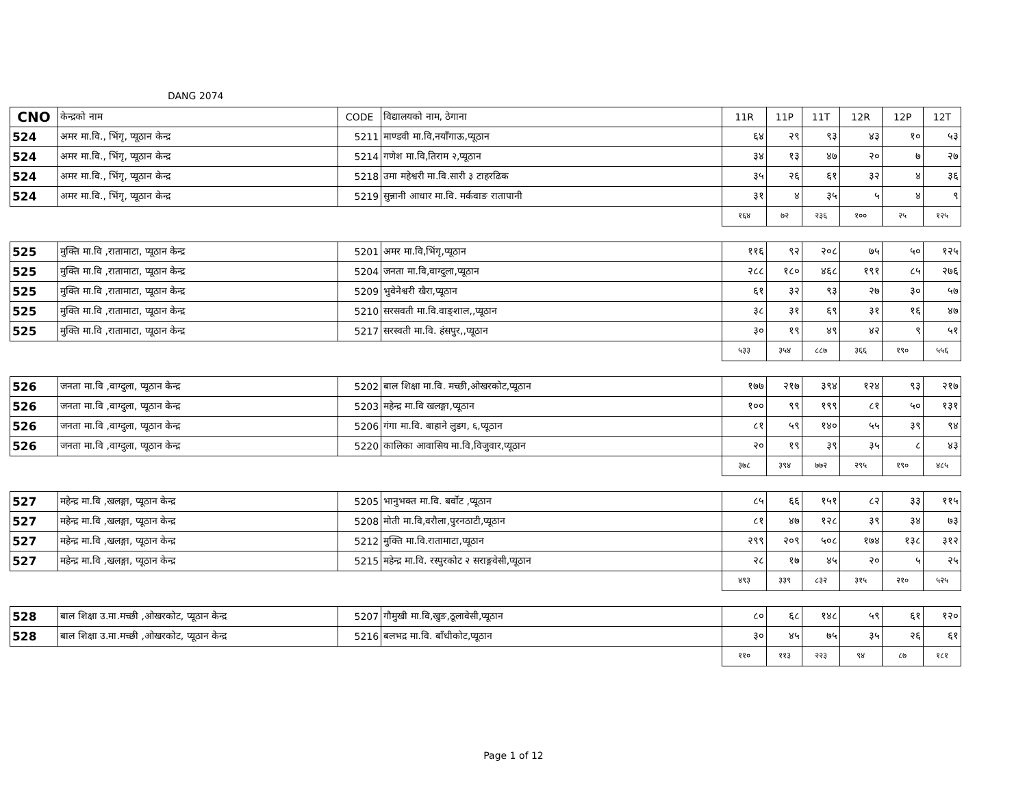DANG 2074
| CNO | केन्द्रको नाम | CODE | विद्यालयको नाम, ठेगाना | 11R | 11P | 11T | 12R | 12P | 12T |
| --- | --- | --- | --- | --- | --- | --- | --- | --- | --- |
| 524 | अमर मा.वि., भिंगृ, प्यूठान केन्द्र | 5211 | माण्डवी मा.वि,नयाँगाऊ,प्यूठान | ६४ | २९ | ९३ | ४३ | १० | ५३ |
| 524 | अमर मा.वि., भिंगृ, प्यूठान केन्द्र | 5214 | गणेश मा.वि,तिराम २,प्यूठान | ३४ | १३ | ४७ | २० | ७ | २७ |
| 524 | अमर मा.वि., भिंगृ, प्यूठान केन्द्र | 5218 | उमा महेश्वरी मा.वि.सारी ३ टाहरढिक | ३५ | २६ | ६१ | ३२ | ४ | ३६ |
| 524 | अमर मा.वि., भिंगृ, प्यूठान केन्द्र | 5219 | सुन्नानी आधार मा.वि. मर्कवाङ रातापानी | ३१ | ४ | ३५ | ५ | ४ | ९ |
| | | | | १६४ | ७२ | २३६ | १०० | २५ | १२५ |
| 525 | मुक्ति मा.वि ,रातामाटा, प्यूठान केन्द्र | 5201 | अमर मा.वि,भिंगृ,प्यूठान | ११६ | ९२ | २०८ | ७५ | ५० | १२५ |
| 525 | मुक्ति मा.वि ,रातामाटा, प्यूठान केन्द्र | 5204 | जनता मा.वि,वाग्दुला,प्यूठान | २८८ | १८० | ४६८ | १९१ | ८५ | २७६ |
| 525 | मुक्ति मा.वि ,रातामाटा, प्यूठान केन्द्र | 5209 | भुवेनेश्वरी खैरा,प्यूठान | ६१ | ३२ | ९३ | २७ | ३० | ५७ |
| 525 | मुक्ति मा.वि ,रातामाटा, प्यूठान केन्द्र | 5210 | सरसवती मा.वि.वाङ्शाल,,प्यूठान | ३८ | ३१ | ६९ | ३१ | १६ | ४७ |
| 525 | मुक्ति मा.वि ,रातामाटा, प्यूठान केन्द्र | 5217 | सरस्वती मा.वि. हंसपुर,,प्यूठान | ३० | १९ | ४९ | ४२ | ९ | ५१ |
| | | | | ५३३ | ३५४ | ८८७ | ३६६ | १९० | ५५६ |
| 526 | जनता मा.वि ,वाग्दुला, प्यूठान केन्द्र | 5202 | बाल शिक्षा मा.वि. मच्छी,ओखरकोट,प्यूठान | १७७ | २१७ | ३९४ | १२४ | ९३ | २१७ |
| 526 | जनता मा.वि ,वाग्दुला, प्यूठान केन्द्र | 5203 | महेन्द्र मा.वि खलङ्गा,प्यूठान | १०० | ९९ | १९९ | ८१ | ५० | १३१ |
| 526 | जनता मा.वि ,वाग्दुला, प्यूठान केन्द्र | 5206 | गंगा मा.वि. बाहाने लुडग, ६,प्यूठान | ८१ | ५९ | १४० | ५५ | ३९ | ९४ |
| 526 | जनता मा.वि ,वाग्दुला, प्यूठान केन्द्र | 5220 | कालिका आवासिय मा.वि,विजुवार,प्यूठान | २० | १९ | ३९ | ३५ | ८ | ४३ |
| | | | | ३७८ | ३९४ | ७७२ | २९५ | १९० | ४८५ |
| 527 | महेन्द्र मा.वि ,खलङ्गा, प्यूठान केन्द्र | 5205 | भानुभक्त मा.वि. बर्वोट ,प्यूठान | ८५ | ६६ | १५१ | ८२ | ३३ | ११५ |
| 527 | महेन्द्र मा.वि ,खलङ्गा, प्यूठान केन्द्र | 5208 | मोती मा.वि,वरौला,पुरनठाटी,प्यूठान | ८१ | ४७ | १२८ | ३९ | ३४ | ७३ |
| 527 | महेन्द्र मा.वि ,खलङ्गा, प्यूठान केन्द्र | 5212 | मुक्ति मा.वि.रातामाटा,प्यूठान | २९९ | २०९ | ५०८ | १७४ | १३८ | ३१२ |
| 527 | महेन्द्र मा.वि ,खलङ्गा, प्यूठान केन्द्र | 5215 | महेन्द्र मा.वि. रस्पुरकोट २ सराङ्गवेसी,प्यूठान | २८ | १७ | ४५ | २० | ५ | २५ |
| | | | | ४९३ | ३३९ | ८३२ | ३१५ | २१० | ५२५ |
| 528 | बाल शिक्षा उ.मा.मच्छी ,ओखरकोट, प्यूठान केन्द्र | 5207 | गौमुखी मा.वि,खुङ,ठूलावेसी,प्यूठान | ८० | ६८ | १४८ | ५९ | ६१ | १२० |
| 528 | बाल शिक्षा उ.मा.मच्छी ,ओखरकोट, प्यूठान केन्द्र | 5216 | बलभद्र मा.वि. बाँधीकोट,प्यूठान | ३० | ४५ | ७५ | ३५ | २६ | ६१ |
| | | | | ११० | ११३ | २२३ | ९४ | ८७ | १८१ |
Page 1 of 12